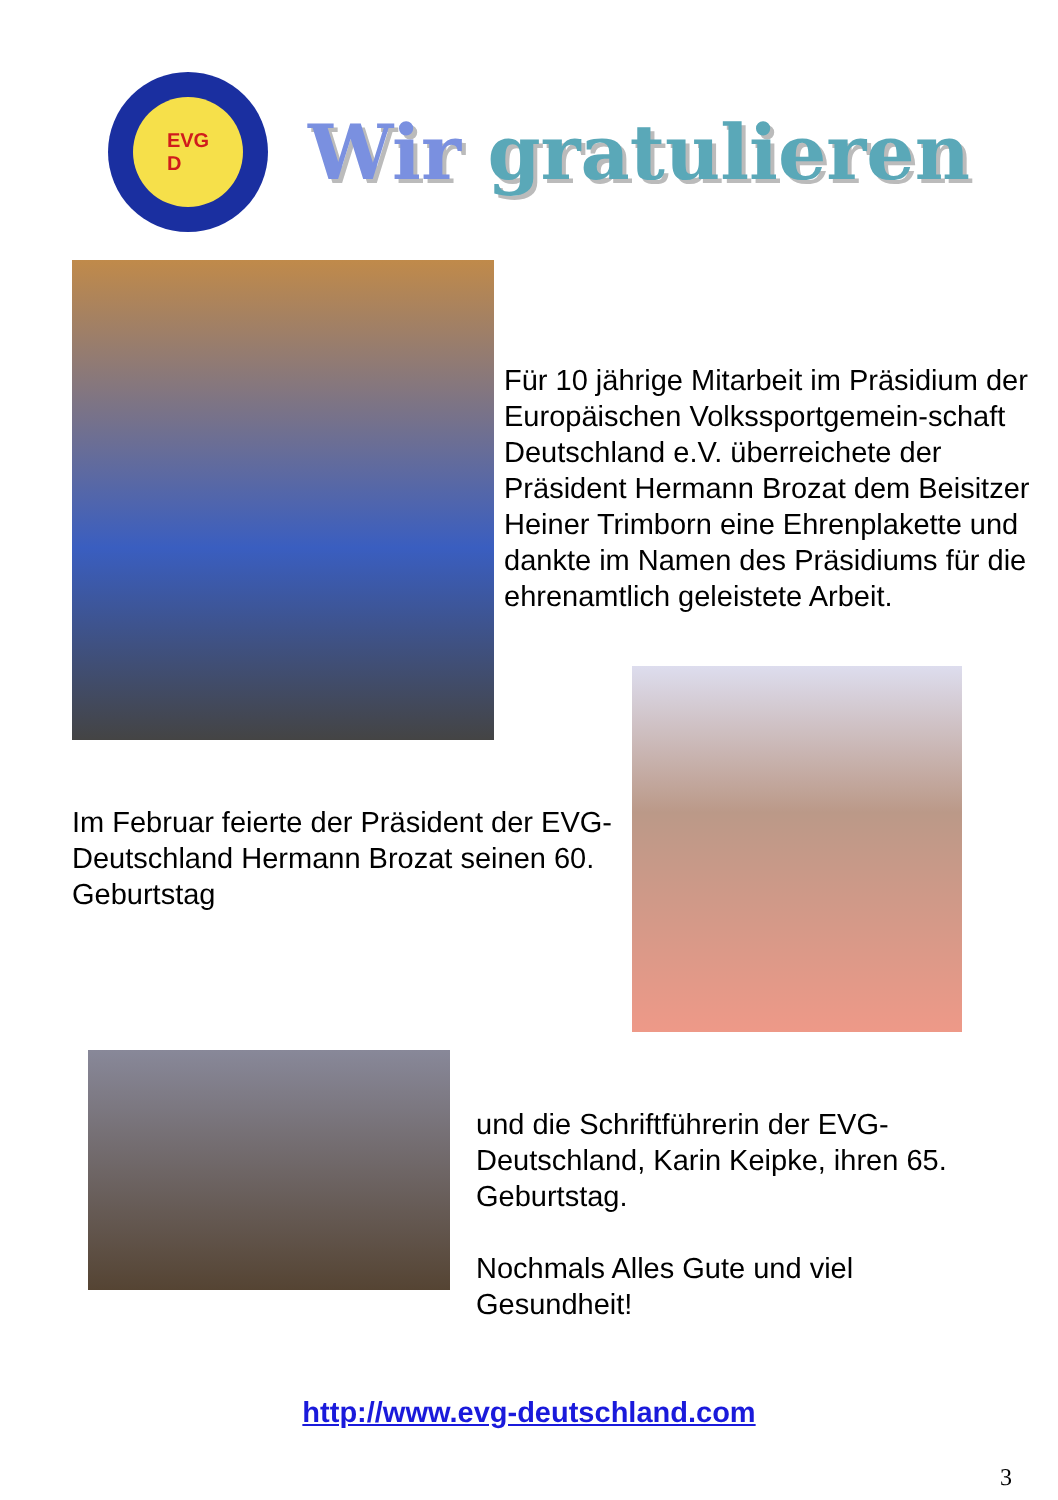EVG
D
Wir gratulieren
Für 10 jährige Mitarbeit im Präsidium der Europäischen Volkssportgemein-schaft Deutschland e.V. überreichete der Präsident Hermann Brozat dem Beisitzer Heiner Trimborn eine Ehrenplakette und dankte im Namen des Präsidiums für die ehrenamtlich geleistete Arbeit.
Im Februar feierte der Präsident der EVG-Deutschland Hermann Brozat seinen 60. Geburtstag
und die Schriftführerin der EVG-Deutschland, Karin Keipke, ihren 65. Geburtstag.
Nochmals Alles Gute und viel Gesundheit!
http://www.evg-deutschland.com
3